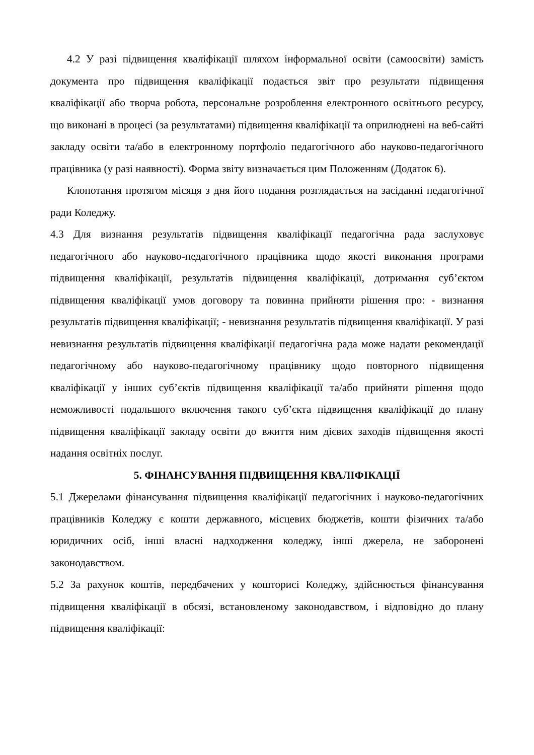4.2 У разі підвищення кваліфікації шляхом інформальної освіти (самоосвіти) замість документа про підвищення кваліфікації подається звіт про результати підвищення кваліфікації або творча робота, персональне розроблення електронного освітнього ресурсу, що виконані в процесі (за результатами) підвищення кваліфікації та оприлюднені на веб-сайті закладу освіти та/або в електронному портфоліо педагогічного або науково-педагогічного працівника (у разі наявності). Форма звіту визначається цим Положенням (Додаток 6).
Клопотання протягом місяця з дня його подання розглядається на засіданні педагогічної ради Коледжу.
4.3 Для визнання результатів підвищення кваліфікації педагогічна рада заслуховує педагогічного або науково-педагогічного працівника щодо якості виконання програми підвищення кваліфікації, результатів підвищення кваліфікації, дотримання суб’єктом підвищення кваліфікації умов договору та повинна прийняти рішення про: - визнання результатів підвищення кваліфікації; - невизнання результатів підвищення кваліфікації. У разі невизнання результатів підвищення кваліфікації педагогічна рада може надати рекомендації педагогічному або науково-педагогічному працівнику щодо повторного підвищення кваліфікації у інших суб’єктів підвищення кваліфікації та/або прийняти рішення щодо неможливості подальшого включення такого суб’єкта підвищення кваліфікації до плану підвищення кваліфікації закладу освіти до вжиття ним дієвих заходів підвищення якості надання освітніх послуг.
5. ФІНАНСУВАННЯ ПІДВИЩЕННЯ КВАЛІФІКАЦІЇ
5.1 Джерелами фінансування підвищення кваліфікації педагогічних і науково-педагогічних працівників Коледжу є кошти державного, місцевих бюджетів, кошти фізичних та/або юридичних осіб, інші власні надходження коледжу, інші джерела, не заборонені законодавством.
5.2 За рахунок коштів, передбачених у кошторисі Коледжу, здійснюється фінансування підвищення кваліфікації в обсязі, встановленому законодавством, і відповідно до плану підвищення кваліфікації: